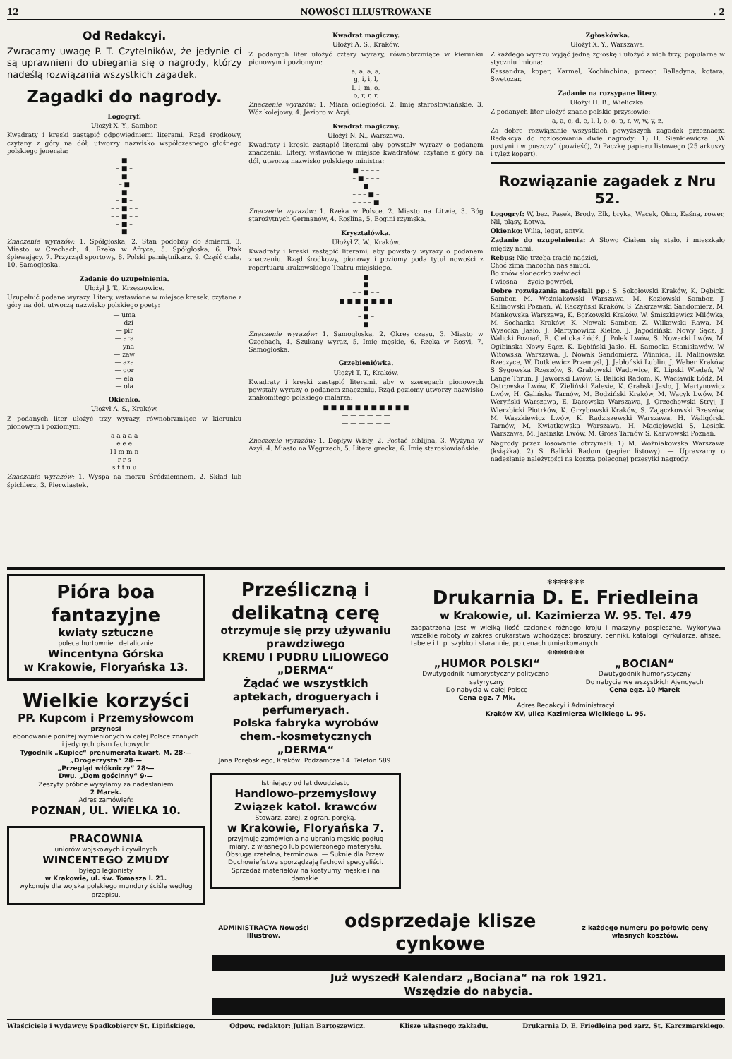12 NOWOŚCI ILLUSTROWANE. 2
Od Redakcyi.
Zwracamy uwagę P. T. Czytelników, że jedynie ci są uprawnieni do ubiegania się o nagrody, którzy nadeślą rozwiązania wszystkich zagadek.
Zagadki do nagrody.
Logogryf.
Ułożył X. Y., Sambor.
Kwadraty i kreski zastąpić odpowiedniemi literami. Rząd środkowy, czytany z góry na dół, utworzy nazwisko współczesnego głośnego polskiego jenerała:
■
– ■ –
– – ■ – –
– ■
■
– ■ –
– – ■ – –
– – ■ – –
– ■ –
■
Znaczenie wyrazów: 1. Spółgłoska, 2. Stan podobny do śmierci, 3. Miasto w Czechach, 4. Rzeka w Afryce, 5. Spółgłoska, 6. Ptak śpiewający, 7. Przyrząd sportowy, 8. Polski pamiętnikarz, 9. Część ciała, 10. Samogłoska.
Zadanie do uzupełnienia.
Ułożył J. T., Krzeszowice.
Uzupełnić podane wyrazy. Litery, wstawione w miejsce kresek, czytane z góry na dół, utworzą nazwisko polskiego poety:
— uma
— dzi
— pir
— ara
— yna
— zaw
— aza
— gor
— ela
— ola
Okienko.
Ułożył A. S., Kraków.
Z podanych liter ułożyć trzy wyrazy, równobrzmiące w kierunku pionowym i poziomym:
a a a a a
e e e
l l m m n
r r s
s t t u u
Znaczenie wyrazów: 1. Wyspa na morzu Śródziemnem, 2. Skład lub śpichlerz, 3. Pierwiastek.
Kwadrat magiczny.
Ułożył A. S., Kraków.
Z podanych liter ułożyć cztery wyrazy, równobrzmiące w kierunku pionowym i poziomym:
a, a, a, a,
g, i, i, l,
l, l, m, o,
o, r, r, r.
Znaczenie wyrazów: 1. Miara odległości, 2. Imię starosłowiańskie, 3. Wóz kolejowy, 4. Jezioro w Azyi.
Kwadrat magiczny.
Ułożył N. N., Warszawa.
Kwadraty i kreski zastąpić literami aby powstały wyrazy o podanem znaczeniu. Litery, wstawione w miejsce kwadratów, czytane z góry na dół, utworzą nazwisko polskiego ministra:
■ – – – –
– ■ – – –
– – ■ – –
– – – ■ –
– – – – ■
Znaczenie wyrazów: 1. Rzeka w Polsce, 2. Miasto na Litwie, 3. Bóg starożytnych Germanów, 4. Roślina, 5. Bogini rzymska.
Kryształówka.
Ułożył Z. W., Kraków.
Kwadraty i kreski zastąpić literami, aby powstały wyrazy o podanem znaczeniu. Rząd środkowy, pionowy i poziomy podа tytuł nowości z repertuaru krakowskiego Teatru miejskiego.
■
– ■ –
– – ■ – –
■ ■ ■ ■ ■ ■ ■
– – ■ – –
– ■ –
■
Znaczenie wyrazów: 1. Samogłoska, 2. Okres czasu, 3. Miasto w Czechach, 4. Szukany wyraz, 5. Imię męskie, 6. Rzeka w Rosyi, 7. Samogłoska.
Grzebieniówka.
Ułożył T. T., Kraków.
Kwadraty i kreski zastąpić literami, aby w szeregach pionowych powstały wyrazy o podanem znaczeniu. Rząd poziomy utworzy nazwisko znakomitego polskiego malarza:
■ ■ ■ ■ ■ ■ ■ ■ ■ ■ ■
— — — — — —
— — — — — —
— — — — — —
Znaczenie wyrazów: 1. Dopływ Wisły, 2. Postać biblijna, 3. Wyżyna w Azyi, 4. Miasto na Węgrzech, 5. Litera grecka, 6. Imię starosłowiańskie.
Zgłoskówka.
Ułożył X. Y., Warszawa.
Z każdego wyrazu wyjąć jedną zgłoskę i ułożyć z nich trzy, popularne w styczniu imiona:
Kassandra, koper, Karmel, Kochinchina, przeor, Balladyna, kotara, Swetozar.
Zadanie na rozsypane litery.
Ułożył H. B., Wieliczka.
Z podanych liter ułożyć znane polskie przysłowie:
a, a, c, d, e, l, l, o, o, p, r, w, w, y, z.
Za dobre rozwiązanie wszystkich powyższych zagadek przeznacza Redakcya do rozlosowania dwie nagrody: 1) H. Sienkiewicza: „W pustyni i w puszczy“ (powieść), 2) Paczkę papieru listowego (25 arkuszy i tyleż kopert).
Rozwiązanie zagadek z Nru 52.
Logogryf: W, bez, Pasek, Brody, Ełk, bryka, Wacek, Ohm, Kaśna, rower, Nil, pląsy, Łotwa.
Okienko: Wilia, legat, antyk.
Zadanie do uzupełnienia: A Słowo Ciałem się stało, i mieszkało między nami.
Rebus: Nie trzeba tracić nadziei,
Choć zima macocha nas smuci,
Bo znów słoneczko zaświeci
I wiosna — życie powróci.
Dobre rozwiązania nadesłali pp.: S. Sokołowski Kraków, K. Dębicki Sambor, M. Woźniakowski Warszawa, M. Kozłowski Sambor, J. Kalinowski Poznań, W. Raczyński Kraków, S. Zakrzewski Sandomierz, M. Mańkowska Warszawa, K. Borkowski Kraków, W. Śmiszkiewicz Milówka, M. Sochacka Kraków, K. Nowak Sambor, Z. Wilkowski Rawa, M. Wysocka Jasło, J. Martynowicz Kielce, J. Jagodziński Nowy Sącz, J. Walicki Poznań, R. Cielicka Łódź, J. Polek Lwów, S. Nowacki Lwów, M. Ogibińska Nowy Sącz, K. Dębiński Jasło, H. Samocka Stanisławów, W. Witowska Warszawa, J. Nowak Sandomierz, Winnica, H. Malinowska Rzeczyce, W. Dutkiewicz Przemyśl, J. Jabłoński Lublin, J. Weber Kraków, S Sygowska Rzeszów, S. Grabowski Wadowice, K. Lipski Wiedeń, W. Lange Toruń, J. Jaworski Lwów, S. Balicki Radom, K. Wacławik Łódź, M. Ostrowska Lwów, K. Zieliński Zalesie, K. Grabski Jasło, J. Martynowicz Lwów, H. Galińska Tarnów, M. Bodziński Kraków, M. Wacyk Lwów, M. Weryński Warszawa, E. Darowska Warszawa, J. Orzechowski Stryj, J. Wierzbicki Piotrków, K. Grzybowski Kraków, S. Zajączkowski Rzeszów, M. Waszkiewicz Lwów, K. Radziszewski Warszawa, H. Waligórski Tarnów, M. Kwiatkowska Warszawa, H. Maciejowski S. Lesicki Warszawa, M. Jasińska Lwów, M. Gross Tarnów S. Karwowski Poznań.
Nagrody przez losowanie otrzymali: 1) M. Woźniakowska Warszawa (książka), 2) S. Balicki Radom (papier listowy). — Upraszamy o nadesłanie należytości na koszta poleconej przesyłki nagrody.
Pióra boa fantazyjne
kwiaty sztuczne
poleca hurtownie i detalicznie
Wincentyna Górska
w Krakowie, Floryańska 13.
Wielkie korzyści
PP. Kupcom i Przemysłowcom
przynosi
abonowanie poniżej wymienionych w całej Polsce znanych i jedynych pism fachowych:
Tygodnik „Kupiec“ prenumerata kwart. M. 28·—
„Drogerzysta“ 28·—
„Przegląd włókniczy“ 28·—
Dwu. „Dom gościnny“ 9·—
Zeszyty próbne wysyłamy za nadesłaniem
2 Marek.
Adres zamówień:
POZNAN, UL. WIELKA 10.
PRACOWNIA
uniorów wojskowych i cywilnych
WINCENTEGO ZMUDY
byłego legionisty
w Krakowie, ul. św. Tomasza l. 21.
wykonuje dla wojska polskiego mundury ściśle według przepisu.
Prześliczną i delikatną cerę
otrzymuje się przy używaniu prawdziwego
KREMU I PUDRU LILIOWEGO „DERMA“
Żądać we wszystkich aptekach, drogueryach i perfumeryach.
Polska fabryka wyrobów chem.-kosmetycznych „DERMA“
Jana Porębskiego, Kraków, Podzamcze 14. Telefon 589.
Istniejący od lat dwudziestu
Handlowo-przemysłowy Związek katol. krawców
Stowarz. zarej. z ogran. poręką.
w Krakowie, Floryańska 7.
przyjmuje zamówienia na ubrania męskie podług miary, z własnego lub powierzonego materyału. Obsługa rzetelna, terminowa. — Suknie dla Przew. Duchowieństwa sporządzają fachowi specyaliści. Sprzedaż materiałów na kostyumy męskie i na damskie.
✻✻✻✻✻✻✻
Drukarnia D. E. Friedleina
w Krakowie, ul. Kazimierza W. 95. Tel. 479
zaopatrzona jest w wielką ilość czcionek różnego kroju i maszyny pospieszne. Wykonywa wszelkie roboty w zakres drukarstwa wchodzące: broszury, cenniki, katalogi, cyrkularze, afisze, tabele i t. p. szybko i starannie, po cenach umiarkowanych.
✻✻✻✻✻✻✻
„HUMOR POLSKI“
Dwutygodnik humorystyczny polityczno-satyryczny
Do nabycia w całej Polsce
Cena egz. 7 Mk.
„BOCIAN“
Dwutygodnik humorystyczny
Do nabycia we wszystkich Ajencyach
Cena egz. 10 Marek
Adres Redakcyi i Administracyi
Kraków XV, ulica Kazimierza Wielkiego L. 95.
ADMINISTRACYA Nowości Illustrow. odsprzedaje klisze cynkowe z każdego numeru po połowie ceny własnych kosztów.
Już wyszedł Kalendarz „Bociana“ na rok 1921.
Wszędzie do nabycia.
Właściciele i wydawcy: Spadkobiercy St. Lipińskiego. Odpow. redaktor: Julian Bartoszewicz. Klisze własnego zakładu. Drukarnia D. E. Friedleina pod zarz. St. Karczmarskiego.